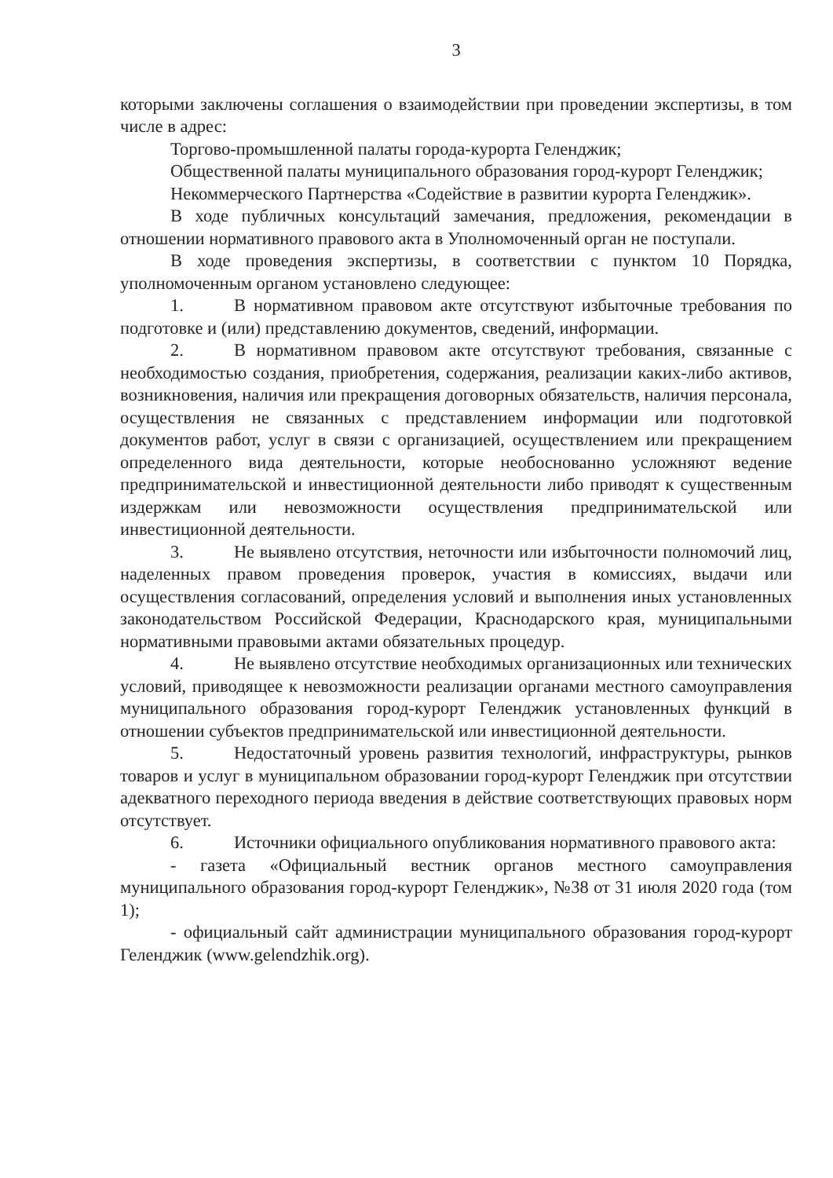3
которыми заключены соглашения о взаимодействии при проведении экспертизы, в том числе в адрес:
Торгово-промышленной палаты города-курорта Геленджик;
Общественной палаты муниципального образования город-курорт Геленджик;
Некоммерческого Партнерства «Содействие в развитии курорта Геленджик».
В ходе публичных консультаций замечания, предложения, рекомендации в отношении нормативного правового акта в Уполномоченный орган не поступали.
В ходе проведения экспертизы, в соответствии с пунктом 10 Порядка, уполномоченным органом установлено следующее:
1. В нормативном правовом акте отсутствуют избыточные требования по подготовке и (или) представлению документов, сведений, информации.
2. В нормативном правовом акте отсутствуют требования, связанные с необходимостью создания, приобретения, содержания, реализации каких-либо активов, возникновения, наличия или прекращения договорных обязательств, наличия персонала, осуществления не связанных с представлением информации или подготовкой документов работ, услуг в связи с организацией, осуществлением или прекращением определенного вида деятельности, которые необоснованно усложняют ведение предпринимательской и инвестиционной деятельности либо приводят к существенным издержкам или невозможности осуществления предпринимательской или инвестиционной деятельности.
3. Не выявлено отсутствия, неточности или избыточности полномочий лиц, наделенных правом проведения проверок, участия в комиссиях, выдачи или осуществления согласований, определения условий и выполнения иных установленных законодательством Российской Федерации, Краснодарского края, муниципальными нормативными правовыми актами обязательных процедур.
4. Не выявлено отсутствие необходимых организационных или технических условий, приводящее к невозможности реализации органами местного самоуправления муниципального образования город-курорт Геленджик установленных функций в отношении субъектов предпринимательской или инвестиционной деятельности.
5. Недостаточный уровень развития технологий, инфраструктуры, рынков товаров и услуг в муниципальном образовании город-курорт Геленджик при отсутствии адекватного переходного периода введения в действие соответствующих правовых норм отсутствует.
6. Источники официального опубликования нормативного правового акта:
- газета «Официальный вестник органов местного самоуправления муниципального образования город-курорт Геленджик», №38 от 31 июля 2020 года (том 1);
- официальный сайт администрации муниципального образования город-курорт Геленджик (www.gelendzhik.org).